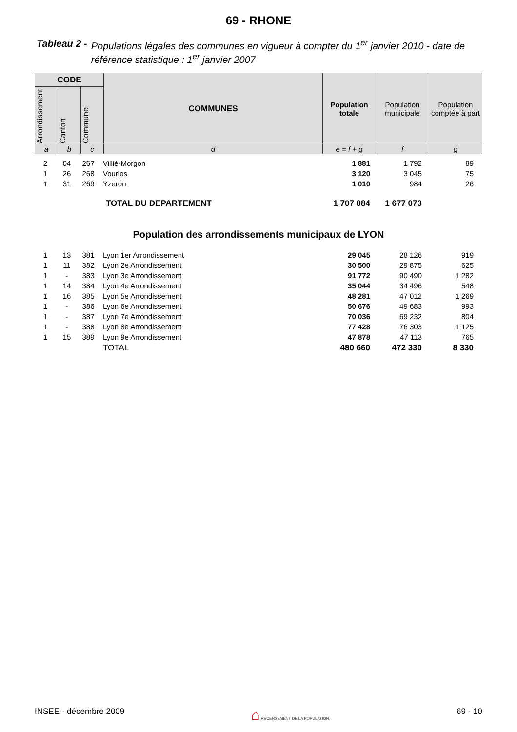69 - RHONE
Tableau 2 - Populations légales des communes en vigueur à compter du 1<sup>er</sup> janvier 2010 - date de référence statistique : 1<sup>er</sup> janvier 2007
| CODE | | | COMMUNES | Population totale | Population municipale | Population comptée à part |
| --- | --- | --- | --- | --- | --- | --- |
| Arrondissement | Canton | Commune | | | | |
| a | b | c | d | e = f + g | f | g |
| 2 | 04 | 267 | Villié-Morgon | 1 881 | 1 792 | 89 |
| 1 | 26 | 268 | Vourles | 3 120 | 3 045 | 75 |
| 1 | 31 | 269 | Yzeron | 1 010 | 984 | 26 |
| | | | TOTAL DU DEPARTEMENT | 1 707 084 | 1 677 073 | |
Population des arrondissements municipaux de LYON
| 1 | 13 | 381 | Lyon 1er Arrondissement | 29 045 | 28 126 | 919 |
| 1 | 11 | 382 | Lyon 2e Arrondissement | 30 500 | 29 875 | 625 |
| 1 | - | 383 | Lyon 3e Arrondissement | 91 772 | 90 490 | 1 282 |
| 1 | 14 | 384 | Lyon 4e Arrondissement | 35 044 | 34 496 | 548 |
| 1 | 16 | 385 | Lyon 5e Arrondissement | 48 281 | 47 012 | 1 269 |
| 1 | - | 386 | Lyon 6e Arrondissement | 50 676 | 49 683 | 993 |
| 1 | - | 387 | Lyon 7e Arrondissement | 70 036 | 69 232 | 804 |
| 1 | - | 388 | Lyon 8e Arrondissement | 77 428 | 76 303 | 1 125 |
| 1 | 15 | 389 | Lyon 9e Arrondissement | 47 878 | 47 113 | 765 |
| | | | TOTAL | 480 660 | 472 330 | 8 330 |
INSEE - décembre 2009 ⌂ RECENSEMENT DE LA POPULATION. 69 - 10